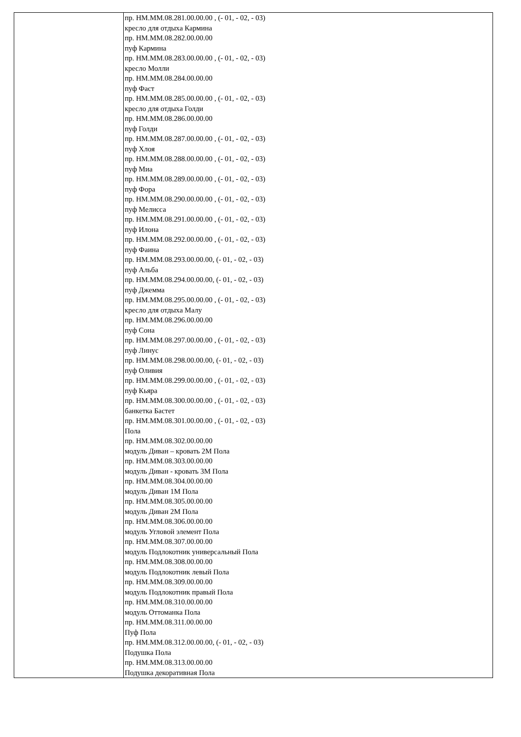| | пр. НМ.ММ.08.281.00.00.00 , (- 01, - 02, - 03) кресло для отдыха Кармина пр. НМ.ММ.08.282.00.00.00 пуф Кармина пр. НМ.ММ.08.283.00.00.00 , (- 01, - 02, - 03) кресло Молли пр. НМ.ММ.08.284.00.00.00 пуф Фаст пр. НМ.ММ.08.285.00.00.00 , (- 01, - 02, - 03) кресло для отдыха Голди пр. НМ.ММ.08.286.00.00.00 пуф Голди пр. НМ.ММ.08.287.00.00.00 , (- 01, - 02, - 03) пуф Хлоя пр. НМ.ММ.08.288.00.00.00 , (- 01, - 02, - 03) пуф Миа пр. НМ.ММ.08.289.00.00.00 , (- 01, - 02, - 03) пуф Фора пр. НМ.ММ.08.290.00.00.00 , (- 01, - 02, - 03) пуф Мелисса пр. НМ.ММ.08.291.00.00.00 , (- 01, - 02, - 03) пуф Илона пр. НМ.ММ.08.292.00.00.00 , (- 01, - 02, - 03) пуф Фаина пр. НМ.ММ.08.293.00.00.00, (- 01, - 02, - 03) пуф Альба пр. НМ.ММ.08.294.00.00.00, (- 01, - 02, - 03) пуф Джемма пр. НМ.ММ.08.295.00.00.00 , (- 01, - 02, - 03) кресло для отдыха Малу пр. НМ.ММ.08.296.00.00.00 пуф Сона пр. НМ.ММ.08.297.00.00.00 , (- 01, - 02, - 03) пуф Линус пр. НМ.ММ.08.298.00.00.00, (- 01, - 02, - 03) пуф Оливия пр. НМ.ММ.08.299.00.00.00 , (- 01, - 02, - 03) пуф Кьяра пр. НМ.ММ.08.300.00.00.00 , (- 01, - 02, - 03) банкетка Бастет пр. НМ.ММ.08.301.00.00.00 , (- 01, - 02, - 03) Пола пр. НМ.ММ.08.302.00.00.00 модуль Диван – кровать 2М Пола пр. НМ.ММ.08.303.00.00.00 модуль Диван - кровать 3М Пола пр. НМ.ММ.08.304.00.00.00 модуль Диван 1М Пола пр. НМ.ММ.08.305.00.00.00 модуль Диван 2М Пола пр. НМ.ММ.08.306.00.00.00 модуль Угловой элемент Пола пр. НМ.ММ.08.307.00.00.00 модуль Подлокотник универсальный Пола пр. НМ.ММ.08.308.00.00.00 модуль Подлокотник левый Пола пр. НМ.ММ.08.309.00.00.00 модуль Подлокотник правый Пола пр. НМ.ММ.08.310.00.00.00 модуль Оттоманка Пола пр. НМ.ММ.08.311.00.00.00 Пуф Пола пр. НМ.ММ.08.312.00.00.00, (- 01, - 02, - 03) Подушка Пола пр. НМ.ММ.08.313.00.00.00 Подушка декоративная Пола |